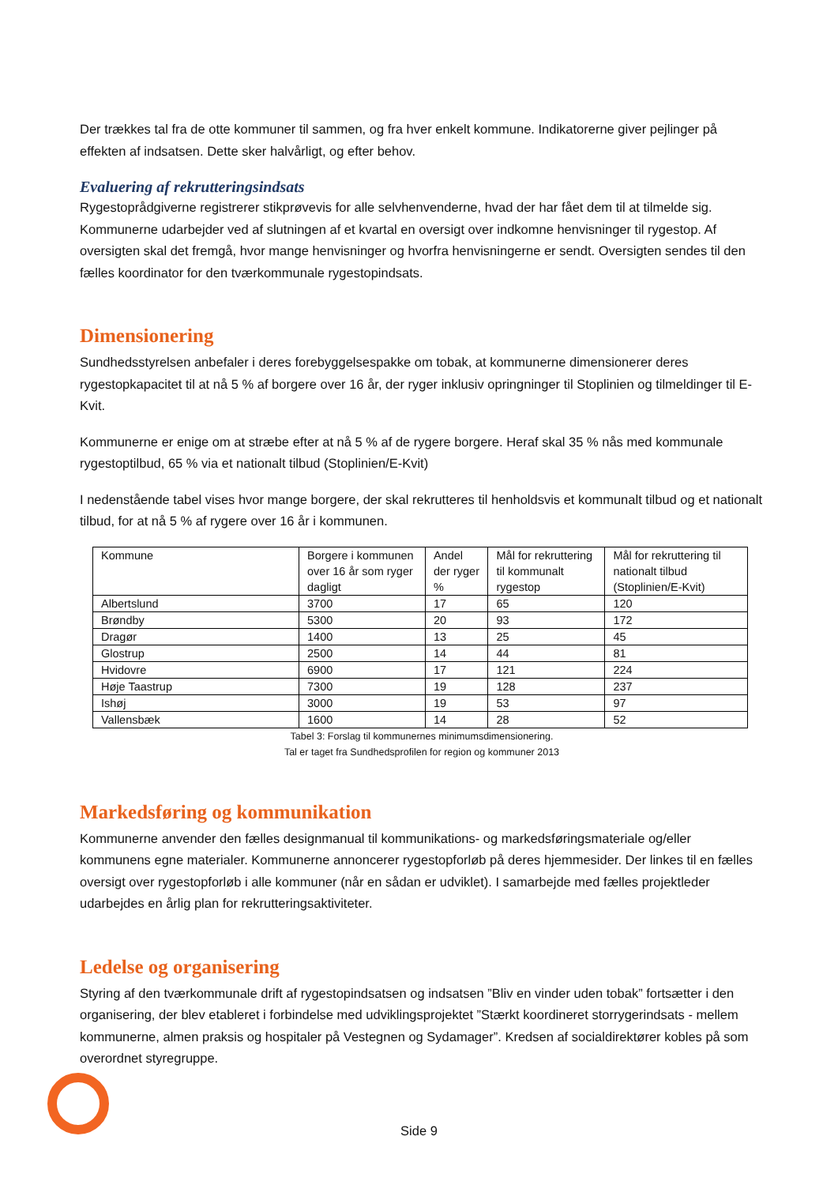Der trækkes tal fra de otte kommuner til sammen, og fra hver enkelt kommune. Indikatorerne giver pejlinger på effekten af indsatsen. Dette sker halvårligt, og efter behov.
Evaluering af rekrutteringsindsats
Rygestoprådgiverne registrerer stikprøvevis for alle selvhenvenderne, hvad der har fået dem til at tilmelde sig. Kommunerne udarbejder ved af slutningen af et kvartal en oversigt over indkomne henvisninger til rygestop. Af oversigten skal det fremgå, hvor mange henvisninger og hvorfra henvisningerne er sendt. Oversigten sendes til den fælles koordinator for den tværkommunale rygestopindsats.
Dimensionering
Sundhedsstyrelsen anbefaler i deres forebyggelsespakke om tobak, at kommunerne dimensionerer deres rygestopkapacitet til at nå 5 % af borgere over 16 år, der ryger inklusiv opringninger til Stoplinien og tilmeldinger til E- Kvit.
Kommunerne er enige om at stræbe efter at nå 5 % af de rygere borgere. Heraf skal 35 % nås med kommunale rygestoptilbud, 65 % via et nationalt tilbud (Stoplinien/E-Kvit)
I nedenstående tabel vises hvor mange borgere, der skal rekrutteres til henholdsvis et kommunalt tilbud og et nationalt tilbud, for at nå 5 % af rygere over 16 år i kommunen.
| Kommune | Borgere i kommunen over 16 år som ryger dagligt | Andel der ryger % | Mål for rekruttering til kommunalt rygestop | Mål for rekruttering til nationalt tilbud (Stoplinien/E-Kvit) |
| --- | --- | --- | --- | --- |
| Albertslund | 3700 | 17 | 65 | 120 |
| Brøndby | 5300 | 20 | 93 | 172 |
| Dragør | 1400 | 13 | 25 | 45 |
| Glostrup | 2500 | 14 | 44 | 81 |
| Hvidovre | 6900 | 17 | 121 | 224 |
| Høje Taastrup | 7300 | 19 | 128 | 237 |
| Ishøj | 3000 | 19 | 53 | 97 |
| Vallensbæk | 1600 | 14 | 28 | 52 |
Tabel 3: Forslag til kommunernes minimumsdimensionering.
Tal er taget fra Sundhedsprofilen for region og kommuner 2013
Markedsføring og kommunikation
Kommunerne anvender den fælles designmanual til kommunikations- og markedsføringsmateriale og/eller kommunens egne materialer. Kommunerne annoncerer rygestopforløb på deres hjemmesider. Der linkes til en fælles oversigt over rygestopforløb i alle kommuner (når en sådan er udviklet). I samarbejde med fælles projektleder udarbejdes en årlig plan for rekrutteringsaktiviteter.
Ledelse og organisering
Styring af den tværkommunale drift af rygestopindsatsen og indsatsen ”Bliv en vinder uden tobak” fortsætter i den organisering, der blev etableret i forbindelse med udviklingsprojektet ”Stærkt koordineret storrygerindsats - mellem kommunerne, almen praksis og hospitaler på Vestegnen og Sydamager”. Kredsen af socialdirektører kobles på som overordnet styregruppe.
Side 9